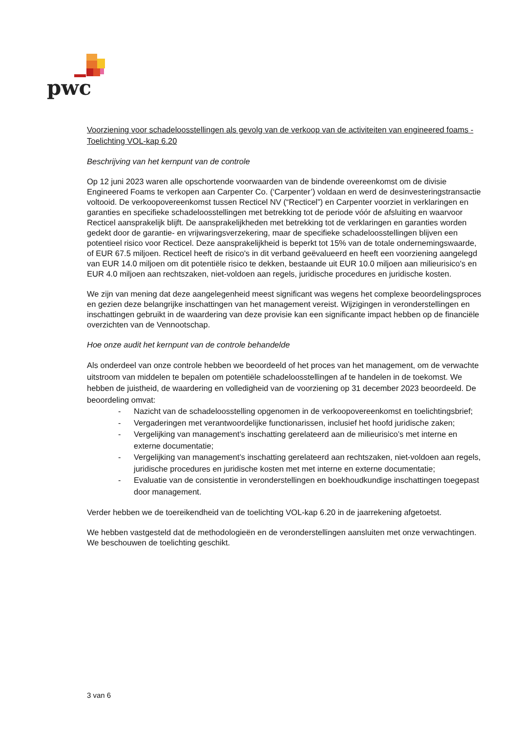pwc
Voorziening voor schadeloosstellingen als gevolg van de verkoop van de activiteiten van engineered foams - Toelichting VOL-kap 6.20
Beschrijving van het kernpunt van de controle
Op 12 juni 2023 waren alle opschortende voorwaarden van de bindende overeenkomst om de divisie Engineered Foams te verkopen aan Carpenter Co. (‘Carpenter’) voldaan en werd de desinvesteringstransactie voltooid. De verkoopovereenkomst tussen Recticel NV (“Recticel”) en Carpenter voorziet in verklaringen en garanties en specifieke schadeloosstellingen met betrekking tot de periode vóór de afsluiting en waarvoor Recticel aansprakelijk blijft. De aansprakelijkheden met betrekking tot de verklaringen en garanties worden gedekt door de garantie- en vrijwaringsverzekering, maar de specifieke schadeloosstellingen blijven een potentieel risico voor Recticel. Deze aansprakelijkheid is beperkt tot 15% van de totale ondernemingswaarde, of EUR 67.5 miljoen. Recticel heeft de risico's in dit verband geëvalueerd en heeft een voorziening aangelegd van EUR 14.0 miljoen om dit potentiële risico te dekken, bestaande uit EUR 10.0 miljoen aan milieurisico's en EUR 4.0 miljoen aan rechtszaken, niet-voldoen aan regels, juridische procedures en juridische kosten.
We zijn van mening dat deze aangelegenheid meest significant was wegens het complexe beoordelingsproces en gezien deze belangrijke inschattingen van het management vereist. Wijzigingen in veronderstellingen en inschattingen gebruikt in de waardering van deze provisie kan een significante impact hebben op de financiële overzichten van de Vennootschap.
Hoe onze audit het kernpunt van de controle behandelde
Als onderdeel van onze controle hebben we beoordeeld of het proces van het management, om de verwachte uitstroom van middelen te bepalen om potentiële schadeloosstellingen af te handelen in de toekomst. We hebben de juistheid, de waardering en volledigheid van de voorziening op 31 december 2023 beoordeeld. De beoordeling omvat:
- Nazicht van de schadeloosstelling opgenomen in de verkoopovereenkomst en toelichtingsbrief;
- Vergaderingen met verantwoordelijke functionarissen, inclusief het hoofd juridische zaken;
- Vergelijking van management’s inschatting gerelateerd aan de milieurisico’s met interne en externe documentatie;
- Vergelijking van management’s inschatting gerelateerd aan rechtszaken, niet-voldoen aan regels, juridische procedures en juridische kosten met met interne en externe documentatie;
- Evaluatie van de consistentie in veronderstellingen en boekhoudkundige inschattingen toegepast door management.
Verder hebben we de toereikendheid van de toelichting VOL-kap 6.20 in de jaarrekening afgetoetst.
We hebben vastgesteld dat de methodologieën en de veronderstellingen aansluiten met onze verwachtingen. We beschouwen de toelichting geschikt.
3 van 6